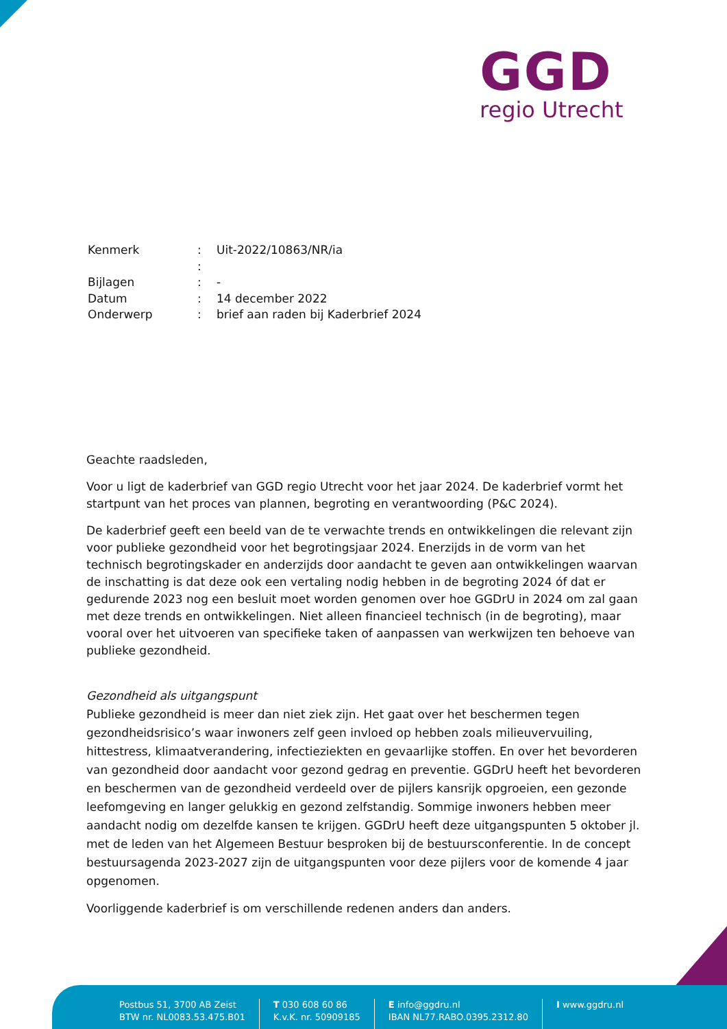GGD
regio Utrecht
| Kenmerk | : | Uit-2022/10863/NR/ia |
| | : | |
| Bijlagen | : | - |
| Datum | : | 14 december 2022 |
| Onderwerp | : | brief aan raden bij Kaderbrief 2024 |
Geachte raadsleden,
Voor u ligt de kaderbrief van GGD regio Utrecht voor het jaar 2024. De kaderbrief vormt het startpunt van het proces van plannen, begroting en verantwoording (P&C 2024).
De kaderbrief geeft een beeld van de te verwachte trends en ontwikkelingen die relevant zijn voor publieke gezondheid voor het begrotingsjaar 2024. Enerzijds in de vorm van het technisch begrotingskader en anderzijds door aandacht te geven aan ontwikkelingen waarvan de inschatting is dat deze ook een vertaling nodig hebben in de begroting 2024 óf dat er gedurende 2023 nog een besluit moet worden genomen over hoe GGDrU in 2024 om zal gaan met deze trends en ontwikkelingen. Niet alleen financieel technisch (in de begroting), maar vooral over het uitvoeren van specifieke taken of aanpassen van werkwijzen ten behoeve van publieke gezondheid.
Gezondheid als uitgangspunt
Publieke gezondheid is meer dan niet ziek zijn. Het gaat over het beschermen tegen gezondheidsrisico’s waar inwoners zelf geen invloed op hebben zoals milieuvervuiling, hittestress, klimaatverandering, infectieziekten en gevaarlijke stoffen. En over het bevorderen van gezondheid door aandacht voor gezond gedrag en preventie. GGDrU heeft het bevorderen en beschermen van de gezondheid verdeeld over de pijlers kansrijk opgroeien, een gezonde leefomgeving en langer gelukkig en gezond zelfstandig. Sommige inwoners hebben meer aandacht nodig om dezelfde kansen te krijgen. GGDrU heeft deze uitgangspunten 5 oktober jl. met de leden van het Algemeen Bestuur besproken bij de bestuursconferentie. In de concept bestuursagenda 2023-2027 zijn de uitgangspunten voor deze pijlers voor de komende 4 jaar opgenomen.
Voorliggende kaderbrief is om verschillende redenen anders dan anders.
Postbus 51, 3700 AB Zeist
BTW nr. NL0083.53.475.B01
T 030 608 60 86
K.v.K. nr. 50909185
E info@ggdru.nl
IBAN NL77.RABO.0395.2312.80
I www.ggdru.nl